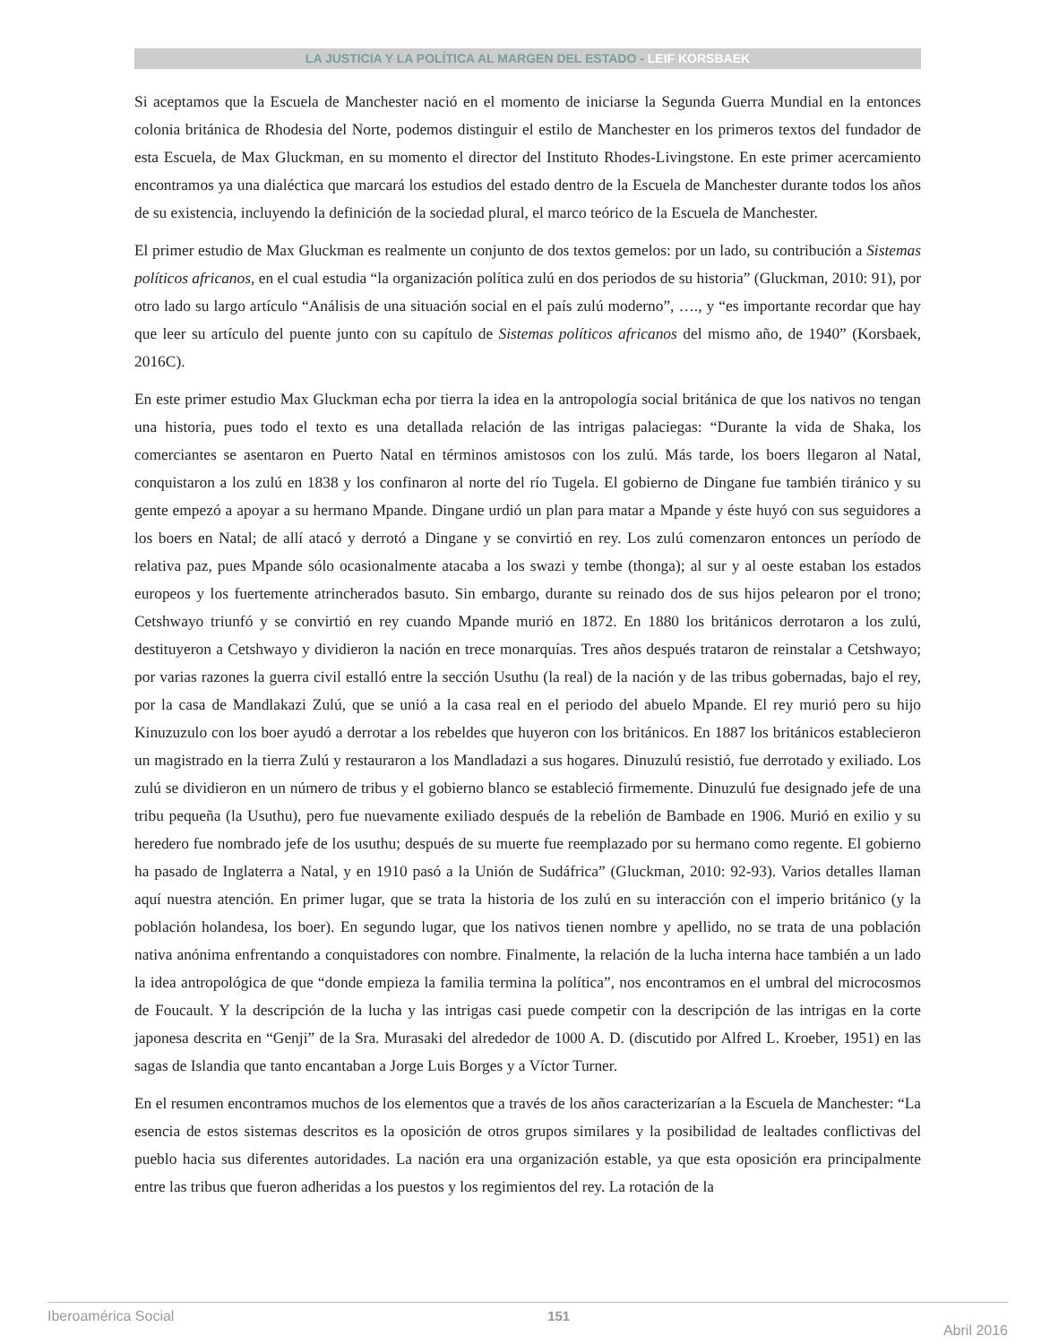LA JUSTICIA Y LA POLÍTICA AL MARGEN DEL ESTADO - LEIF KORSBAEK
Si aceptamos que la Escuela de Manchester nació en el momento de iniciarse la Segunda Guerra Mundial en la entonces colonia británica de Rhodesia del Norte, podemos distinguir el estilo de Manchester en los primeros textos del fundador de esta Escuela, de Max Gluckman, en su momento el director del Instituto Rhodes-Livingstone. En este primer acercamiento encontramos ya una dialéctica que marcará los estudios del estado dentro de la Escuela de Manchester durante todos los años de su existencia, incluyendo la definición de la sociedad plural, el marco teórico de la Escuela de Manchester.
El primer estudio de Max Gluckman es realmente un conjunto de dos textos gemelos: por un lado, su contribución a Sistemas políticos africanos, en el cual estudia “la organización política zulú en dos periodos de su historia” (Gluckman, 2010: 91), por otro lado su largo artículo “Análisis de una situación social en el país zulú moderno”, …., y “es importante recordar que hay que leer su artículo del puente junto con su capítulo de Sistemas políticos africanos del mismo año, de 1940” (Korsbaek, 2016C).
En este primer estudio Max Gluckman echa por tierra la idea en la antropología social británica de que los nativos no tengan una historia, pues todo el texto es una detallada relación de las intrigas palaciegas: “Durante la vida de Shaka, los comerciantes se asentaron en Puerto Natal en términos amistosos con los zulú. Más tarde, los boers llegaron al Natal, conquistaron a los zulú en 1838 y los confinaron al norte del río Tugela. El gobierno de Dingane fue también tiránico y su gente empezó a apoyar a su hermano Mpande. Dingane urdió un plan para matar a Mpande y éste huyó con sus seguidores a los boers en Natal; de allí atacó y derrotó a Dingane y se convirtió en rey. Los zulú comenzaron entonces un período de relativa paz, pues Mpande sólo ocasionalmente atacaba a los swazi y tembe (thonga); al sur y al oeste estaban los estados europeos y los fuertemente atrincherados basuto. Sin embargo, durante su reinado dos de sus hijos pelearon por el trono; Cetshwayo triunfó y se convirtió en rey cuando Mpande murió en 1872. En 1880 los británicos derrotaron a los zulú, destituyeron a Cetshwayo y dividieron la nación en trece monarquías. Tres años después trataron de reinstalar a Cetshwayo; por varias razones la guerra civil estalló entre la sección Usuthu (la real) de la nación y de las tribus gobernadas, bajo el rey, por la casa de Mandlakazi Zulú, que se unió a la casa real en el periodo del abuelo Mpande. El rey murió pero su hijo Kinuzuzulo con los boer ayudó a derrotar a los rebeldes que huyeron con los británicos. En 1887 los británicos establecieron un magistrado en la tierra Zulú y restauraron a los Mandladazi a sus hogares. Dinuzulú resistió, fue derrotado y exiliado. Los zulú se dividieron en un número de tribus y el gobierno blanco se estableció firmemente. Dinuzulú fue designado jefe de una tribu pequeña (la Usuthu), pero fue nuevamente exiliado después de la rebelión de Bambade en 1906. Murió en exilio y su heredero fue nombrado jefe de los usuthu; después de su muerte fue reemplazado por su hermano como regente. El gobierno ha pasado de Inglaterra a Natal, y en 1910 pasó a la Unión de Sudáfrica” (Gluckman, 2010: 92-93). Varios detalles llaman aquí nuestra atención. En primer lugar, que se trata la historia de los zulú en su interacción con el imperio británico (y la población holandesa, los boer). En segundo lugar, que los nativos tienen nombre y apellido, no se trata de una población nativa anónima enfrentando a conquistadores con nombre. Finalmente, la relación de la lucha interna hace también a un lado la idea antropológica de que “donde empieza la familia termina la política”, nos encontramos en el umbral del microcosmos de Foucault. Y la descripción de la lucha y las intrigas casi puede competir con la descripción de las intrigas en la corte japonesa descrita en “Genji” de la Sra. Murasaki del alrededor de 1000 A. D. (discutido por Alfred L. Kroeber, 1951) en las sagas de Islandia que tanto encantaban a Jorge Luis Borges y a Víctor Turner.
En el resumen encontramos muchos de los elementos que a través de los años caracterizarían a la Escuela de Manchester: “La esencia de estos sistemas descritos es la oposición de otros grupos similares y la posibilidad de lealtades conflictivas del pueblo hacia sus diferentes autoridades. La nación era una organización estable, ya que esta oposición era principalmente entre las tribus que fueron adheridas a los puestos y los regimientos del rey. La rotación de la
Iberoamérica Social 151 Abril 2016